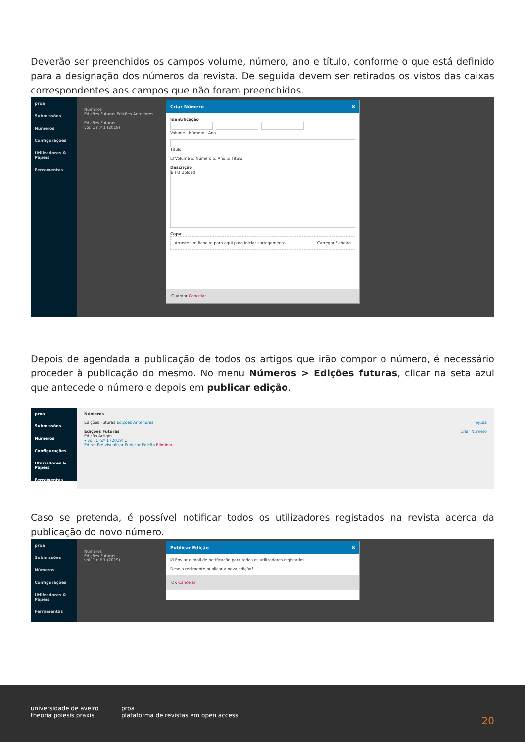Deverão ser preenchidos os campos volume, número, ano e título, conforme o que está definido para a designação dos números da revista. De seguida devem ser retirados os vistos das caixas correspondentes aos campos que não foram preenchidos.
proa
Submissões
Números
Configurações
Utilizadores & Papéis
Ferramentas
Números
Edições Futuras Edições Anteriores
Edições Futuras
vol. 1 n.º 1 (2019)
Criar Número ✖
Identificação
Volume · Número · Ano
Título
☑ Volume ☑ Número ☑ Ano ☑ Título
Descrição
B I U Upload
Capa
Arraste um ficheiro para aqui para iniciar carregamento Carregar Ficheiro
Guardar Cancelar
Depois de agendada a publicação de todos os artigos que irão compor o número, é necessário proceder à publicação do mesmo. No menu Números > Edições futuras, clicar na seta azul que antecede o número e depois em publicar edição.
proa
Submissões
Números
Configurações
Utilizadores & Papéis
Ferramentas
Números
Edições Futuras Edições Anteriores Ajuda
Edições Futuras Criar Número
Edição Artigos
▾ vol. 1 n.º 1 (2019) 1
Editar Pré-visualizar Publicar Edição Eliminar
Caso se pretenda, é possível notificar todos os utilizadores registados na revista acerca da publicação do novo número.
proa
Submissões
Números
Configurações
Utilizadores & Papéis
Ferramentas
Números
Edições Futuras
vol. 1 n.º 1 (2019)
Publicar Edição ✖
☑ Enviar e-mail de notificação para todos os utilizadores registados.
Deseja realmente publicar a nova edição?
OK Cancelar
universidade de aveiro
theoria poiesis praxis
proa
plataforma de revistas em open access
20